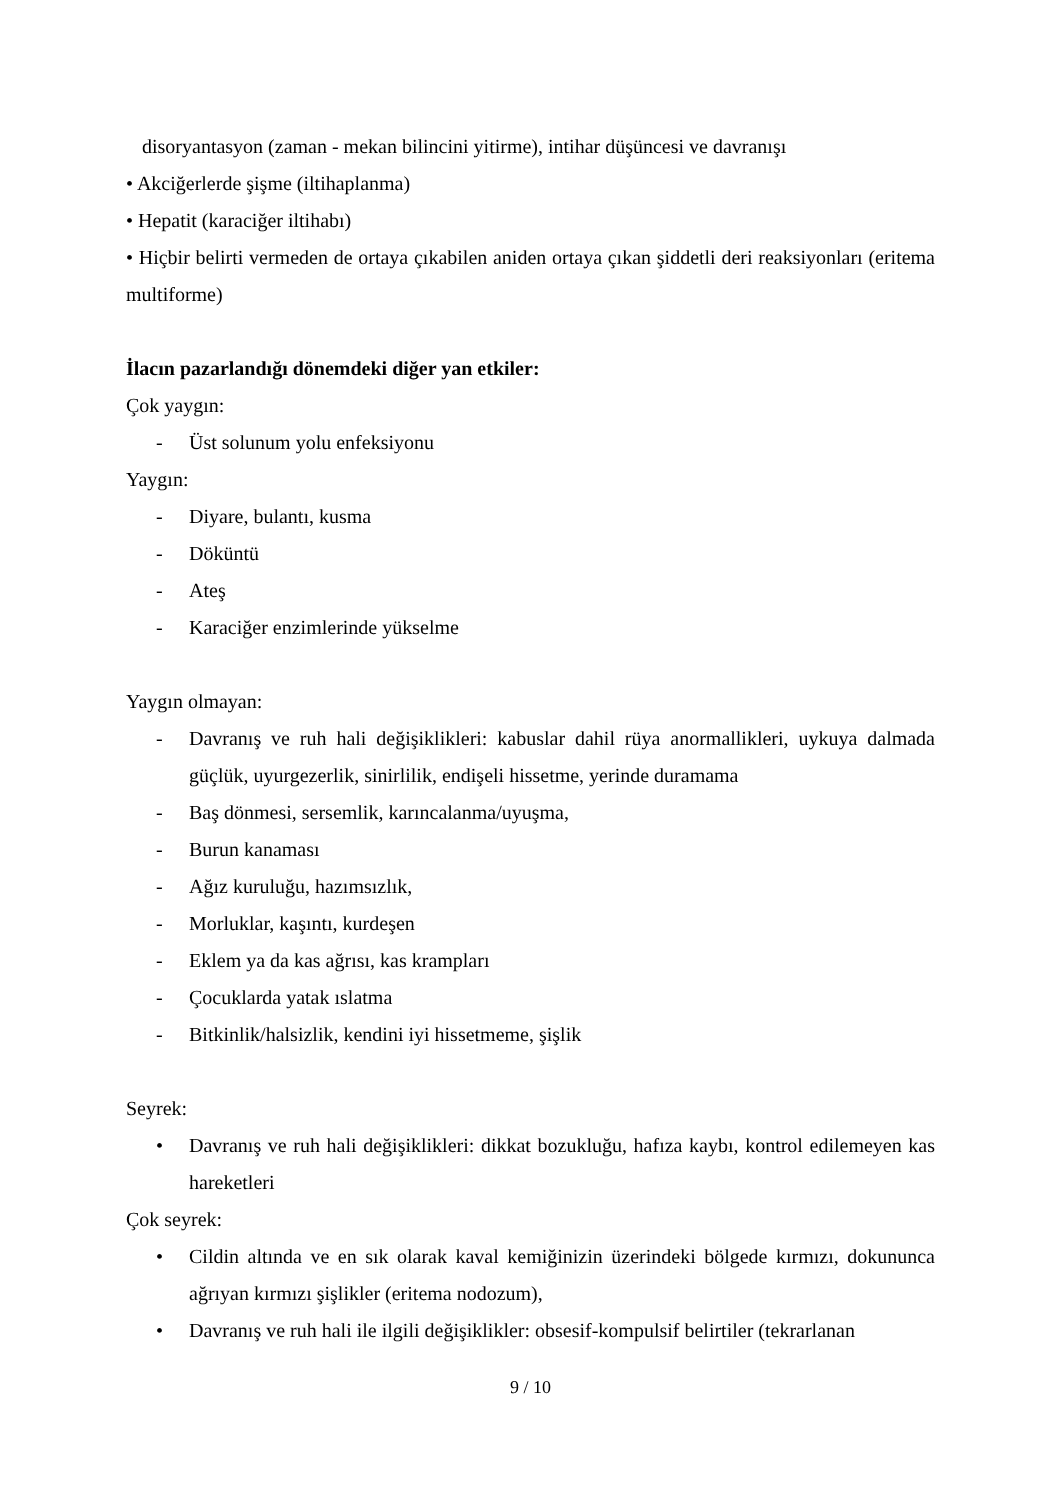disoryantasyon (zaman - mekan bilincini yitirme), intihar düşüncesi ve davranışı
• Akciğerlerde şişme (iltihaplanma)
• Hepatit (karaciğer iltihabı)
• Hiçbir belirti vermeden de ortaya çıkabilen aniden ortaya çıkan şiddetli deri reaksiyonları (eritema multiforme)
İlacın pazarlandığı dönemdeki diğer yan etkiler:
Çok yaygın:
- Üst solunum yolu enfeksiyonu
Yaygın:
- Diyare, bulantı, kusma
- Döküntü
- Ateş
- Karaciğer enzimlerinde yükselme
Yaygın olmayan:
- Davranış ve ruh hali değişiklikleri: kabuslar dahil rüya anormallikleri, uykuya dalmada güçlük, uyurgezerlik, sinirlilik, endişeli hissetme, yerinde duramama
- Baş dönmesi, sersemlik, karıncalanma/uyuşma,
- Burun kanaması
- Ağız kuruluğu, hazımsızlık,
- Morluklar, kaşıntı, kurdeşen
- Eklem ya da kas ağrısı, kas krampları
- Çocuklarda yatak ıslatma
- Bitkinlik/halsizlik, kendini iyi hissetmeme, şişlik
Seyrek:
• Davranış ve ruh hali değişiklikleri: dikkat bozukluğu, hafıza kaybı, kontrol edilemeyen kas hareketleri
Çok seyrek:
• Cildin altında ve en sık olarak kaval kemiğinizin üzerindeki bölgede kırmızı, dokununca ağrıyan kırmızı şişlikler (eritema nodozum),
• Davranış ve ruh hali ile ilgili değişiklikler: obsesif-kompulsif belirtiler (tekrarlanan
9 / 10